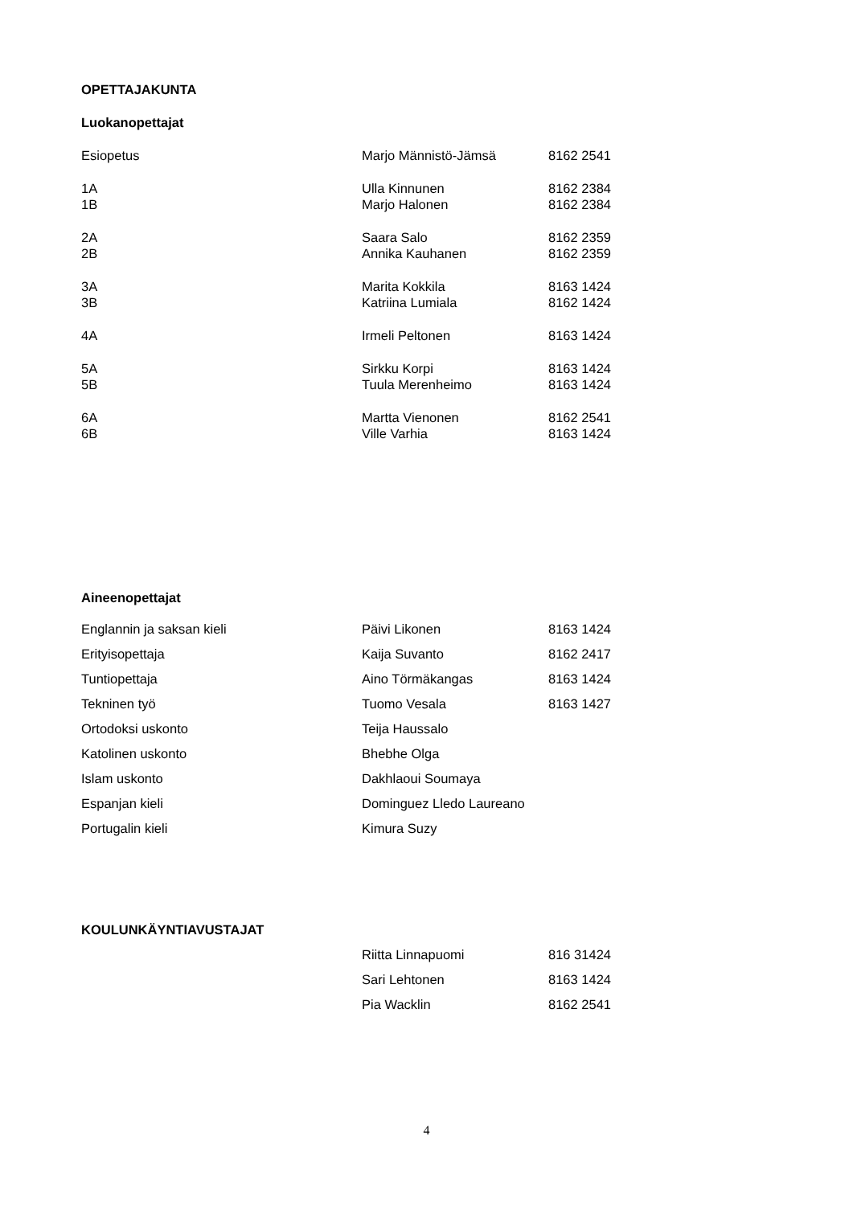OPETTAJAKUNTA
Luokanopettajat
| Esiopetus | Marjo Männistö-Jämsä | 8162 2541 |
| 1A | Ulla Kinnunen | 8162 2384 |
| 1B | Marjo Halonen | 8162 2384 |
| 2A | Saara Salo | 8162 2359 |
| 2B | Annika Kauhanen | 8162 2359 |
| 3A | Marita Kokkila | 8163 1424 |
| 3B | Katriina Lumiala | 8162 1424 |
| 4A | Irmeli Peltonen | 8163 1424 |
| 5A | Sirkku Korpi | 8163 1424 |
| 5B | Tuula Merenheimo | 8163 1424 |
| 6A | Martta Vienonen | 8162 2541 |
| 6B | Ville Varhia | 8163 1424 |
Aineenopettajat
| Englannin ja saksan kieli | Päivi Likonen | 8163 1424 |
| Erityisopettaja | Kaija Suvanto | 8162 2417 |
| Tuntiopettaja | Aino Törmäkangas | 8163 1424 |
| Tekninen työ | Tuomo Vesala | 8163 1427 |
| Ortodoksi uskonto | Teija Haussalo | |
| Katolinen uskonto | Bhebhe Olga | |
| Islam uskonto | Dakhlaoui Soumaya | |
| Espanjan kieli | Dominguez Lledo Laureano | |
| Portugalin kieli | Kimura Suzy | |
KOULUNKÄYNTIAVUSTAJAT
| | Riitta Linnapuomi | 816 31424 |
| | Sari Lehtonen | 8163 1424 |
| | Pia Wacklin | 8162 2541 |
4